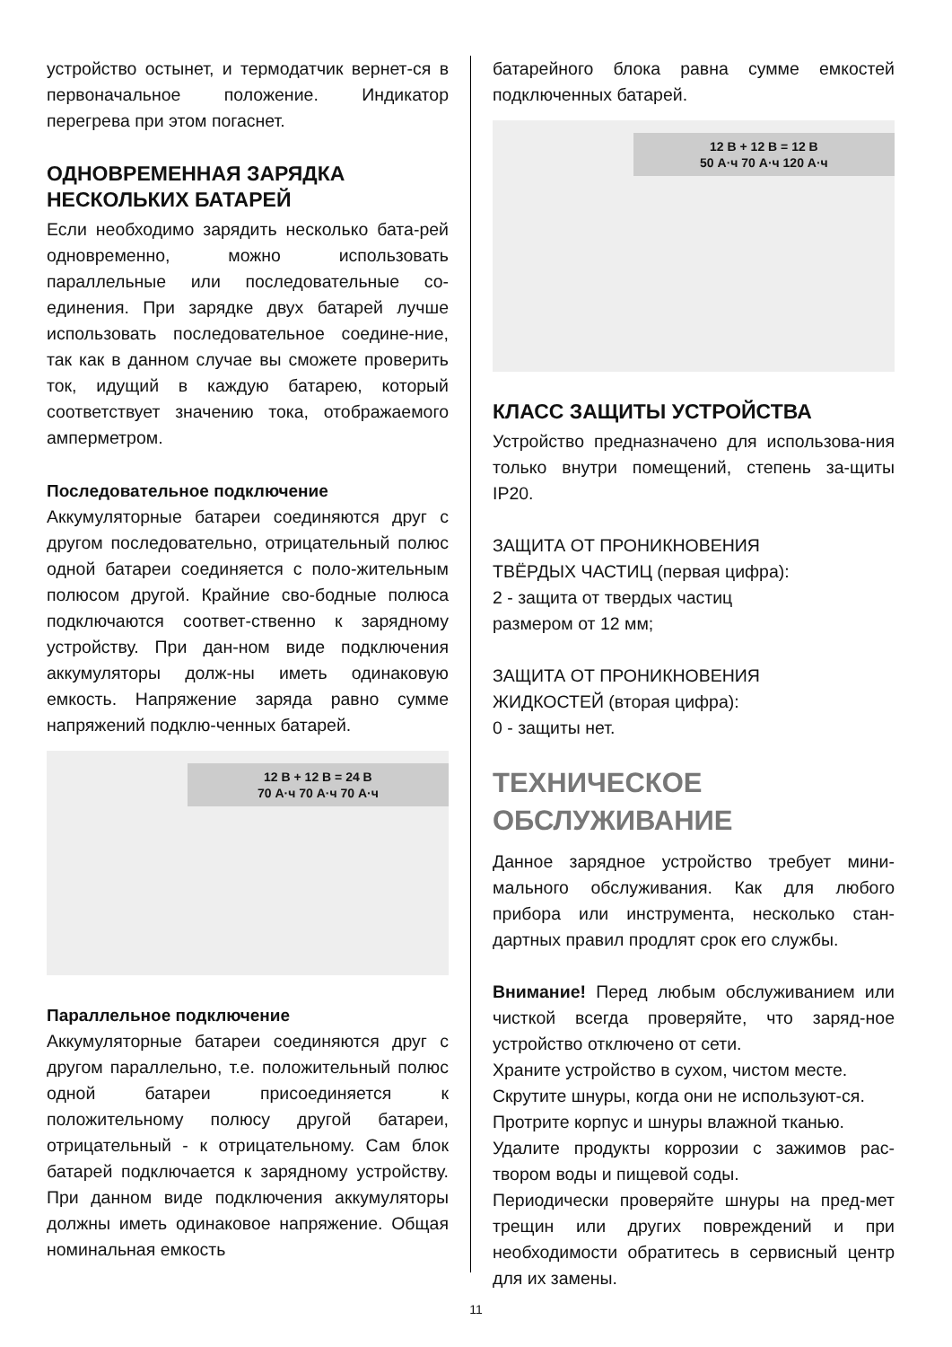устройство остынет, и термодатчик вернет-ся в первоначальное положение. Индикатор перегрева при этом погаснет.
ОДНОВРЕМЕННАЯ ЗАРЯДКА НЕСКОЛЬКИХ БАТАРЕЙ
Если необходимо зарядить несколько бата-рей одновременно, можно использовать параллельные или последовательные со-единения. При зарядке двух батарей лучше использовать последовательное соедине-ние, так как в данном случае вы сможете проверить ток, идущий в каждую батарею, который соответствует значению тока, отображаемого амперметром.
Последовательное подключение
Аккумуляторные батареи соединяются друг с другом последовательно, отрицательный полюс одной батареи соединяется с поло-жительным полюсом другой. Крайние сво-бодные полюса подключаются соответ-ственно к зарядному устройству. При дан-ном виде подключения аккумуляторы долж-ны иметь одинаковую емкость. Напряжение заряда равно сумме напряжений подклю-ченных батарей.
12 В + 12 В = 24 В
70 А·ч 70 А·ч 70 А·ч
Параллельное подключение
Аккумуляторные батареи соединяются друг с другом параллельно, т.е. положительный полюс одной батареи присоединяется к положительному полюсу другой батареи, отрицательный - к отрицательному. Сам блок батарей подключается к зарядному устройству. При данном виде подключения аккумуляторы должны иметь одинаковое напряжение. Общая номинальная емкость
батарейного блока равна сумме емкостей подключенных батарей.
12 В + 12 В = 12 В
50 А·ч 70 А·ч 120 А·ч
КЛАСС ЗАЩИТЫ УСТРОЙСТВА
Устройство предназначено для использова-ния только внутри помещений, степень за-щиты IP20.
ЗАЩИТА ОТ ПРОНИКНОВЕНИЯ
ТВЁРДЫХ ЧАСТИЦ (первая цифра):
2 - защита от твердых частиц
размером от 12 мм;
ЗАЩИТА ОТ ПРОНИКНОВЕНИЯ
ЖИДКОСТЕЙ (вторая цифра):
0 - защиты нет.
ТЕХНИЧЕСКОЕ ОБСЛУЖИВАНИЕ
Данное зарядное устройство требует мини-мального обслуживания. Как для любого прибора или инструмента, несколько стан-дартных правил продлят срок его службы.
Внимание! Перед любым обслуживанием или чисткой всегда проверяйте, что заряд-ное устройство отключено от сети.
Храните устройство в сухом, чистом месте.
Скрутите шнуры, когда они не используют-ся.
Протрите корпус и шнуры влажной тканью.
Удалите продукты коррозии с зажимов рас-твором воды и пищевой соды.
Периодически проверяйте шнуры на пред-мет трещин или других повреждений и при необходимости обратитесь в сервисный центр для их замены.
11